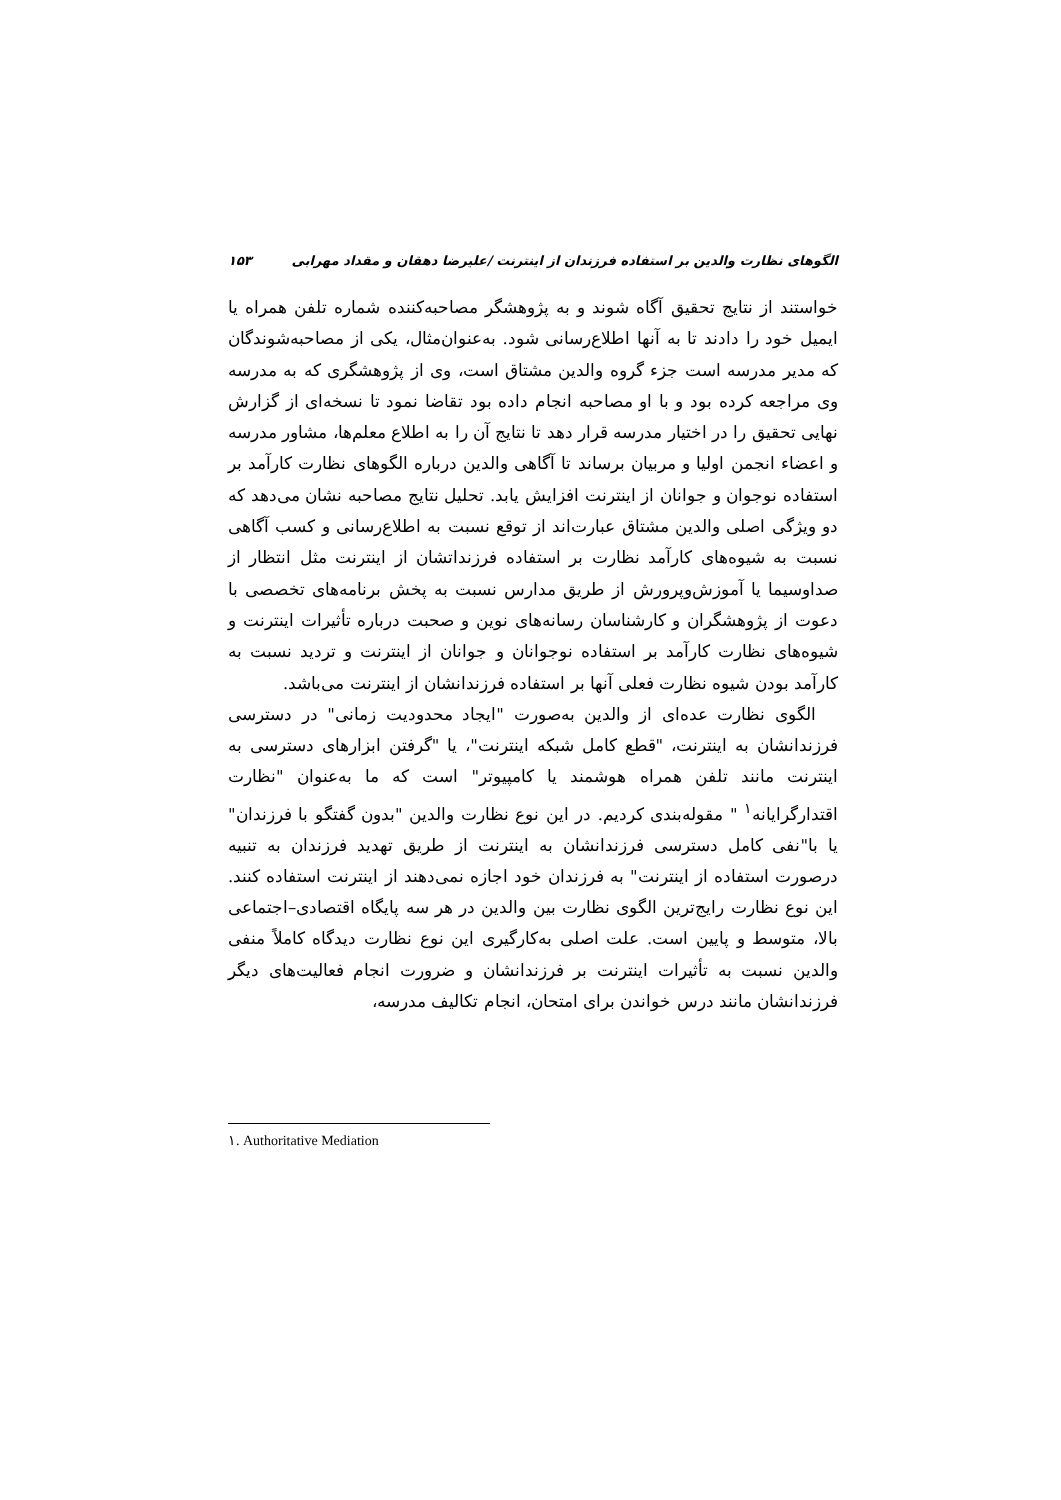الگوهای نظارت والدین بر استفاده فرزندان از اینترنت /علیرضا دهقان و مقداد مهرابی ۱۵۳
خواستند از نتایج تحقیق آگاه شوند و به پژوهشگر مصاحبه‌کننده شماره تلفن همراه یا ایمیل خود را دادند تا به آنها اطلاع‌رسانی شود. به‌عنوان‌مثال، یکی از مصاحبه‌شوندگان که مدیر مدرسه است جزء گروه والدین مشتاق است، وی از پژوهشگری که به مدرسه وی مراجعه کرده بود و با او مصاحبه انجام داده بود تقاضا نمود تا نسخه‌ای از گزارش نهایی تحقیق را در اختیار مدرسه قرار دهد تا نتایج آن را به اطلاع معلم‌ها، مشاور مدرسه و اعضاء انجمن اولیا و مربیان برساند تا آگاهی والدین درباره الگوهای نظارت کارآمد بر استفاده نوجوان و جوانان از اینترنت افزایش یابد. تحلیل نتایج مصاحبه نشان می‌دهد که دو ویژگی اصلی والدین مشتاق عبارت‌اند از توقع نسبت به اطلاع‌رسانی و کسب آگاهی نسبت به شیوه‌های کارآمد نظارت بر استفاده فرزنداتشان از اینترنت مثل انتظار از صداوسیما یا آموزش‌وپرورش از طریق مدارس نسبت به پخش برنامه‌های تخصصی با دعوت از پژوهشگران و کارشناسان رسانه‌های نوین و صحبت درباره تأثیرات اینترنت و شیوه‌های نظارت کارآمد بر استفاده نوجوانان و جوانان از اینترنت و تردید نسبت به کارآمد بودن شیوه نظارت فعلی آنها بر استفاده فرزندانشان از اینترنت می‌باشد.
الگوی نظارت عده‌ای از والدین به‌صورت "ایجاد محدودیت زمانی" در دسترسی فرزندانشان به اینترنت، "قطع کامل شبکه اینترنت"، یا "گرفتن ابزارهای دسترسی به اینترنت مانند تلفن همراه هوشمند یا کامپیوتر" است که ما به‌عنوان "نظارت اقتدارگرایانه<sup>۱</sup> " مقوله‌بندی کردیم. در این نوع نظارت والدین "بدون گفتگو با فرزندان" یا با"نفی کامل دسترسی فرزندانشان به اینترنت از طریق تهدید فرزندان به تنبیه درصورت استفاده از اینترنت" به فرزندان خود اجازه نمی‌دهند از اینترنت استفاده کنند. این نوع نظارت رایج‌ترین الگوی نظارت بین والدین در هر سه پایگاه اقتصادی–اجتماعی بالا، متوسط و پایین است. علت اصلی به‌کارگیری این نوع نظارت دیدگاه کاملاً منفی والدین نسبت به تأثیرات اینترنت بر فرزندانشان و ضرورت انجام فعالیت‌های دیگر فرزندانشان مانند درس خواندن برای امتحان، انجام تکالیف مدرسه،
۱. Authoritative Mediation